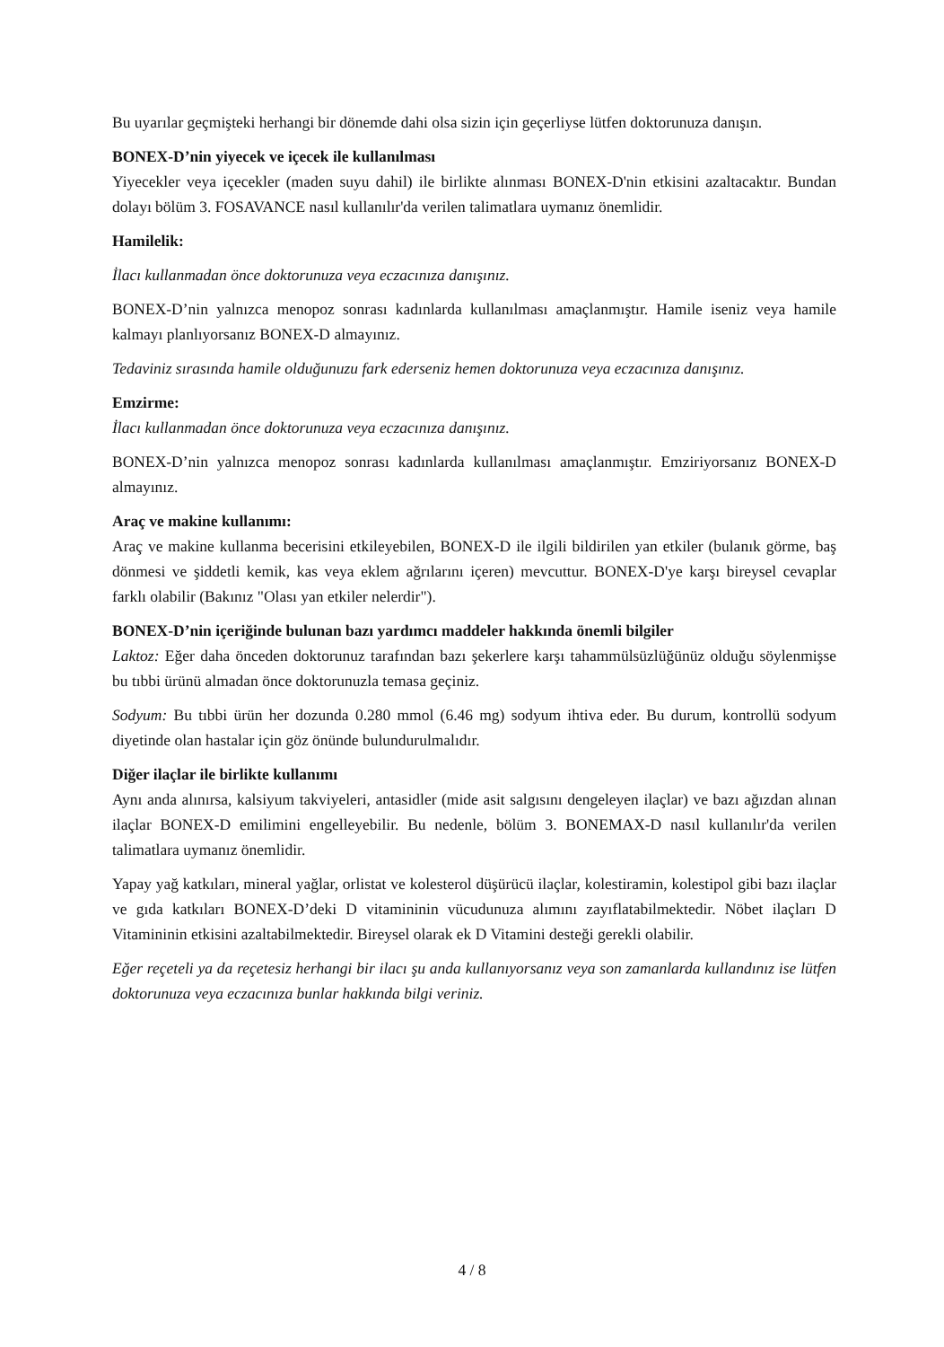Bu uyarılar geçmişteki herhangi bir dönemde dahi olsa sizin için geçerliyse lütfen doktorunuza danışın.
BONEX-D’nin yiyecek ve içecek ile kullanılması
Yiyecekler veya içecekler (maden suyu dahil) ile birlikte alınması BONEX-D'nin etkisini azaltacaktır. Bundan dolayı bölüm 3. FOSAVANCE nasıl kullanılır'da verilen talimatlara uymanız önemlidir.
Hamilelik:
İlacı kullanmadan önce doktorunuza veya eczacınıza danışınız.
BONEX-D’nin yalnızca menopoz sonrası kadınlarda kullanılması amaçlanmıştır. Hamile iseniz veya hamile kalmayı planlıyorsanız BONEX-D almayınız.
Tedaviniz sırasında hamile olduğunuzu fark ederseniz hemen doktorunuza veya eczacınıza danışınız.
Emzirme:
İlacı kullanmadan önce doktorunuza veya eczacınıza danışınız.
BONEX-D’nin yalnızca menopoz sonrası kadınlarda kullanılması amaçlanmıştır. Emziriyorsanız BONEX-D almayınız.
Araç ve makine kullanımı:
Araç ve makine kullanma becerisini etkileyebilen, BONEX-D ile ilgili bildirilen yan etkiler (bulanık görme, baş dönmesi ve şiddetli kemik, kas veya eklem ağrılarını içeren) mevcuttur. BONEX-D'ye karşı bireysel cevaplar farklı olabilir (Bakınız "Olası yan etkiler nelerdir").
BONEX-D’nin içeriğinde bulunan bazı yardımcı maddeler hakkında önemli bilgiler
Laktoz: Eğer daha önceden doktorunuz tarafından bazı şekerlere karşı tahammülsüzlüğünüz olduğu söylenmişse bu tıbbi ürünü almadan önce doktorunuzla temasa geçiniz.
Sodyum: Bu tıbbi ürün her dozunda 0.280 mmol (6.46 mg) sodyum ihtiva eder. Bu durum, kontrollü sodyum diyetinde olan hastalar için göz önünde bulundurulmalıdır.
Diğer ilaçlar ile birlikte kullanımı
Aynı anda alınırsa, kalsiyum takviyeleri, antasidler (mide asit salgısını dengeleyen ilaçlar) ve bazı ağızdan alınan ilaçlar BONEX-D emilimini engelleyebilir. Bu nedenle, bölüm 3. BONEMAX-D nasıl kullanılır'da verilen talimatlara uymanız önemlidir.
Yapay yağ katkıları, mineral yağlar, orlistat ve kolesterol düşürücü ilaçlar, kolestiramin, kolestipol gibi bazı ilaçlar ve gıda katkıları BONEX-D’deki D vitamininin vücudunuza alımını zayıflatabilmektedir. Nöbet ilaçları D Vitamininin etkisini azaltabilmektedir. Bireysel olarak ek D Vitamini desteği gerekli olabilir.
Eğer reçeteli ya da reçetesiz herhangi bir ilacı şu anda kullanıyorsanız veya son zamanlarda kullandınız ise lütfen doktorunuza veya eczacınıza bunlar hakkında bilgi veriniz.
4 / 8